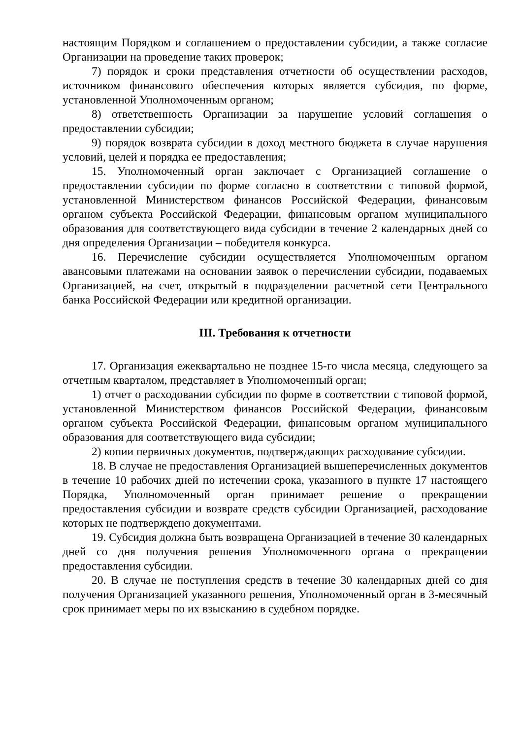настоящим Порядком и соглашением о предоставлении субсидии, а также согласие Организации на проведение таких проверок;
7) порядок и сроки представления отчетности об осуществлении расходов, источником финансового обеспечения которых является субсидия, по форме, установленной Уполномоченным органом;
8) ответственность Организации за нарушение условий соглашения о предоставлении субсидии;
9) порядок возврата субсидии в доход местного бюджета в случае нарушения условий, целей и порядка ее предоставления;
15. Уполномоченный орган заключает с Организацией соглашение о предоставлении субсидии по форме согласно в соответствии с типовой формой, установленной Министерством финансов Российской Федерации, финансовым органом субъекта Российской Федерации, финансовым органом муниципального образования для соответствующего вида субсидии в течение 2 календарных дней со дня определения Организации – победителя конкурса.
16. Перечисление субсидии осуществляется Уполномоченным органом авансовыми платежами на основании заявок о перечислении субсидии, подаваемых Организацией, на счет, открытый в подразделении расчетной сети Центрального банка Российской Федерации или кредитной организации.
III. Требования к отчетности
17. Организация ежеквартально не позднее 15-го числа месяца, следующего за отчетным кварталом, представляет в Уполномоченный орган;
1) отчет о расходовании субсидии по форме в соответствии с типовой формой, установленной Министерством финансов Российской Федерации, финансовым органом субъекта Российской Федерации, финансовым органом муниципального образования для соответствующего вида субсидии;
2) копии первичных документов, подтверждающих расходование субсидии.
18. В случае не предоставления Организацией вышеперечисленных документов в течение 10 рабочих дней по истечении срока, указанного в пункте 17 настоящего Порядка, Уполномоченный орган принимает решение о прекращении предоставления субсидии и возврате средств субсидии Организацией, расходование которых не подтверждено документами.
19. Субсидия должна быть возвращена Организацией в течение 30 календарных дней со дня получения решения Уполномоченного органа о прекращении предоставления субсидии.
20. В случае не поступления средств в течение 30 календарных дней со дня получения Организацией указанного решения, Уполномоченный орган в 3-месячный срок принимает меры по их взысканию в судебном порядке.